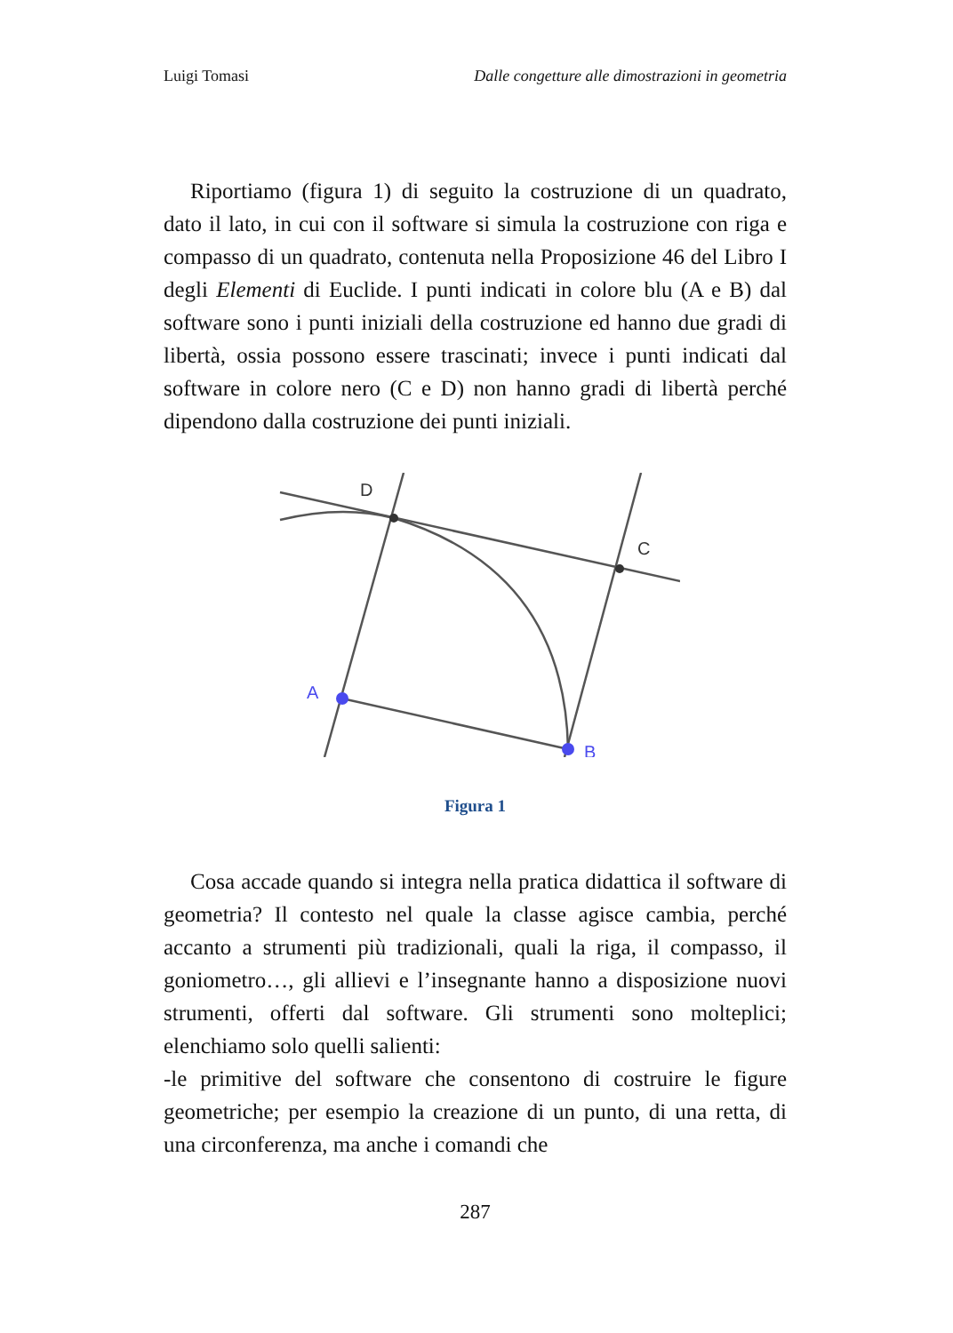Luigi Tomasi Dalle congetture alle dimostrazioni in geometria
Riportiamo (figura 1) di seguito la costruzione di un quadrato, dato il lato, in cui con il software si simula la costruzione con riga e compasso di un quadrato, contenuta nella Proposizione 46 del Libro I degli Elementi di Euclide. I punti indicati in colore blu (A e B) dal software sono i punti iniziali della costruzione ed hanno due gradi di libertà, ossia possono essere trascinati; invece i punti indicati dal software in colore nero (C e D) non hanno gradi di libertà perché dipendono dalla costruzione dei punti iniziali.
D
C
A
B
Figura 1
Cosa accade quando si integra nella pratica didattica il software di geometria? Il contesto nel quale la classe agisce cambia, perché accanto a strumenti più tradizionali, quali la riga, il compasso, il goniometro…, gli allievi e l’insegnante hanno a disposizione nuovi strumenti, offerti dal software. Gli strumenti sono molteplici; elenchiamo solo quelli salienti:
-le primitive del software che consentono di costruire le figure geometriche; per esempio la creazione di un punto, di una retta, di una circonferenza, ma anche i comandi che
287